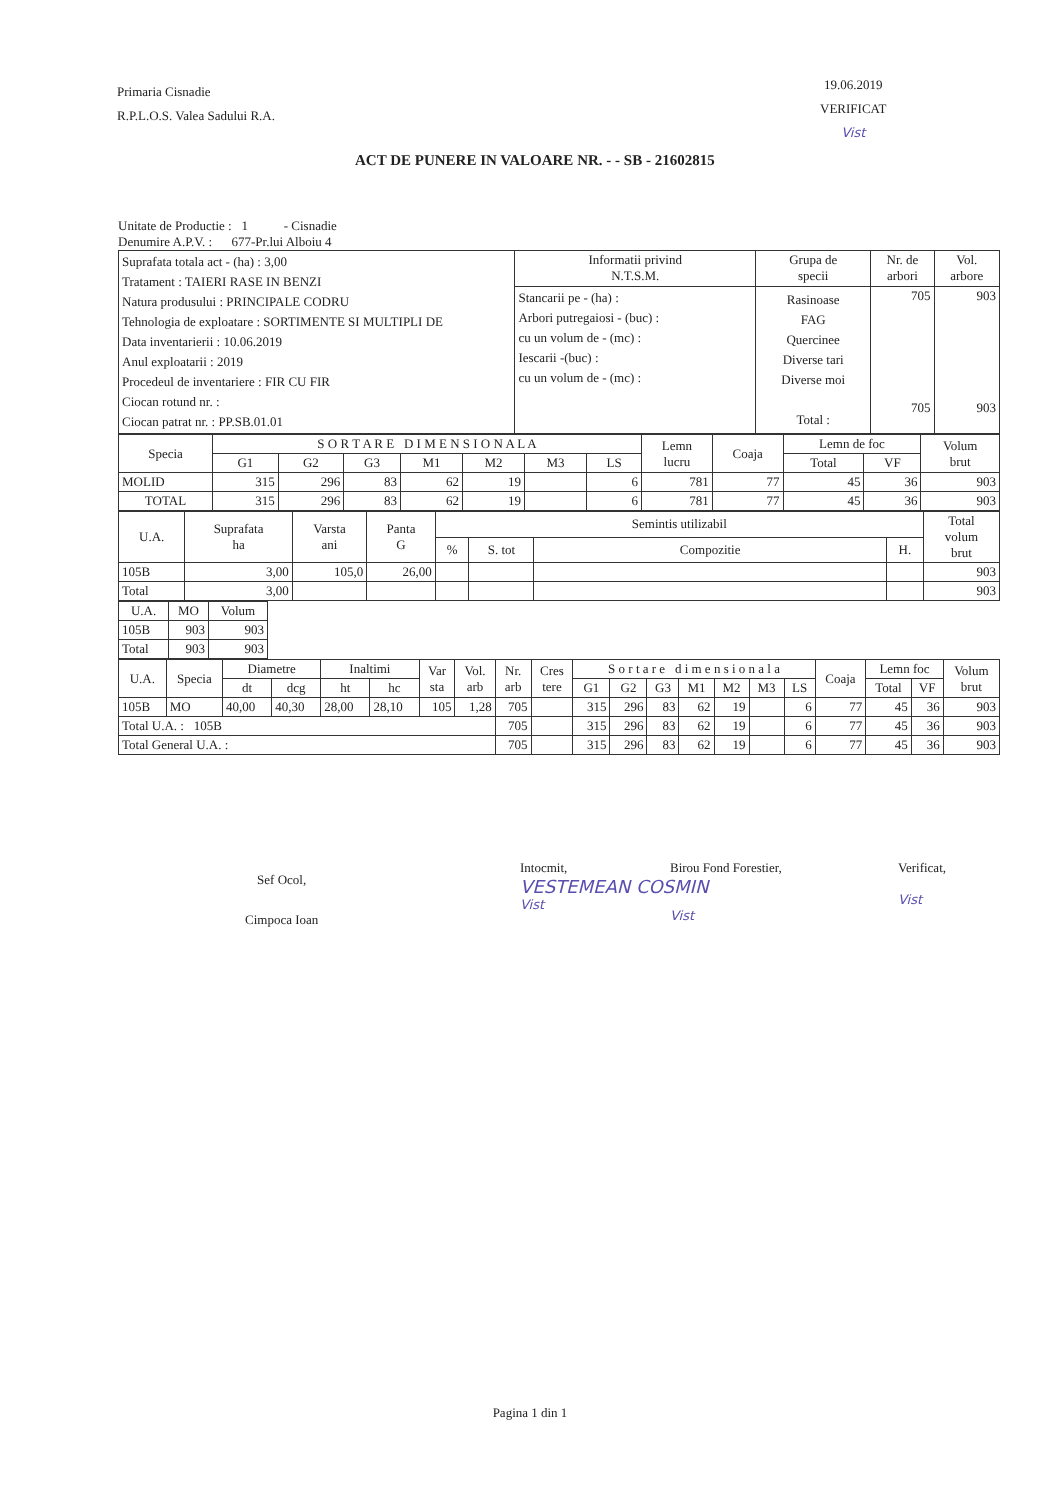Primaria Cisnadie
R.P.L.O.S. Valea Sadului R.A.
19.06.2019
VERIFICAT
Vist
ACT DE PUNERE IN VALOARE NR. - - SB - 21602815
Unitate de Productie : 1 - Cisnadie
Denumire A.P.V. : 677-Pr.lui Alboiu 4
| Suprafata totala act - (ha) : 3,00 Tratament : TAIERI RASE IN BENZI Natura produsului : PRINCIPALE CODRU Tehnologia de exploatare : SORTIMENTE SI MULTIPLI DE Data inventarierii : 10.06.2019 Anul exploatarii : 2019 Procedeul de inventariere : FIR CU FIR Ciocan rotund nr. : Ciocan patrat nr. : PP.SB.01.01 | Informatii privind N.T.S.M. | Grupa de specii | Nr. de arbori | Vol. arbore |
| | Stancarii pe - (ha) : Arbori putregaiosi - (buc) : cu un volum de - (mc) : Iescarii -(buc) : cu un volum de - (mc) : | Rasinoase FAG Quercinee Diverse tari Diverse moi Total : | 705 705 | 903 903 |
| Specia | S O R T A R E D I M E N S I O N A L A | | | | | | | Lemn lucru | Coaja | Lemn de foc | | Volum brut |
| --- | --- | --- | --- | --- | --- | --- | --- | --- | --- | --- | --- | --- |
| | G1 | G2 | G3 | M1 | M2 | M3 | LS | | | Total | VF | |
| MOLID | 315 | 296 | 83 | 62 | 19 | | 6 | 781 | 77 | 45 | 36 | 903 |
| TOTAL | 315 | 296 | 83 | 62 | 19 | | 6 | 781 | 77 | 45 | 36 | 903 |
| U.A. | Suprafata ha | Varsta ani | Panta G | Semintis utilizabil | | | | Total volum brut |
| --- | --- | --- | --- | --- | --- | --- | --- | --- |
| | | | | % | S. tot | Compozitie | H. | |
| 105B | 3,00 | 105,0 | 26,00 | | | | | 903 |
| Total | 3,00 | | | | | | | 903 |
| U.A. | MO | Volum |
| --- | --- | --- |
| 105B | 903 | 903 |
| Total | 903 | 903 |
| U.A. | Specia | Diametre | | Inaltimi | | Var sta | Vol. arb | Nr. arb | Cres tere | S o r t a r e d i m e n s i o n a l a | | | | | | | Coaja | Lemn foc | | Volum brut |
| --- | --- | --- | --- | --- | --- | --- | --- | --- | --- | --- | --- | --- | --- | --- | --- | --- | --- | --- | --- | --- |
| | | dt | dcg | ht | hc | | | | | G1 | G2 | G3 | M1 | M2 | M3 | LS | | Total | VF | |
| 105B | MO | 40,00 | 40,30 | 28,00 | 28,10 | 105 | 1,28 | 705 | | 315 | 296 | 83 | 62 | 19 | | 6 | 77 | 45 | 36 | 903 |
| Total U.A. : 105B | | | | | | | | 705 | | 315 | 296 | 83 | 62 | 19 | | 6 | 77 | 45 | 36 | 903 |
| Total General U.A. : | | | | | | | | 705 | | 315 | 296 | 83 | 62 | 19 | | 6 | 77 | 45 | 36 | 903 |
Sef Ocol,
Cimpoca Ioan
Intocmit,
VESTEMEAN COSMIN
Vist
Birou Fond Forestier,
Vist
Verificat,
Vist
Pagina 1 din 1